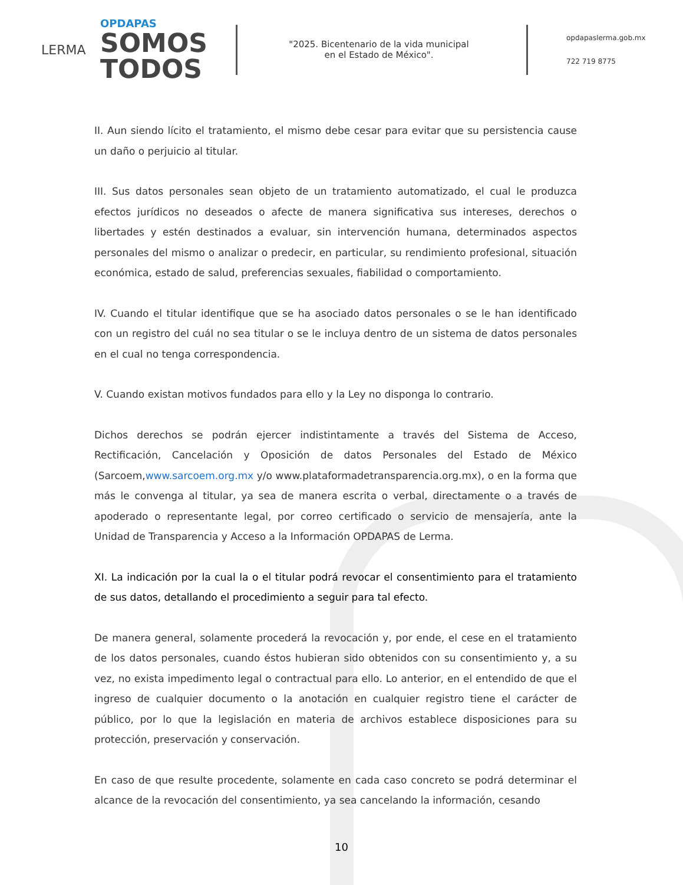LERMA
OPDAPAS
SOMOS
TODOS
"2025. Bicentenario de la vida municipal
en el Estado de México".
opdapaslerma.gob.mx
722 719 8775
II. Aun siendo lícito el tratamiento, el mismo debe cesar para evitar que su persistencia cause un daño o perjuicio al titular.
III. Sus datos personales sean objeto de un tratamiento automatizado, el cual le produzca efectos jurídicos no deseados o afecte de manera significativa sus intereses, derechos o libertades y estén destinados a evaluar, sin intervención humana, determinados aspectos personales del mismo o analizar o predecir, en particular, su rendimiento profesional, situación económica, estado de salud, preferencias sexuales, fiabilidad o comportamiento.
IV. Cuando el titular identifique que se ha asociado datos personales o se le han identificado con un registro del cuál no sea titular o se le incluya dentro de un sistema de datos personales en el cual no tenga correspondencia.
V. Cuando existan motivos fundados para ello y la Ley no disponga lo contrario.
Dichos derechos se podrán ejercer indistintamente a través del Sistema de Acceso, Rectificación, Cancelación y Oposición de datos Personales del Estado de México (Sarcoem,www.sarcoem.org.mx y/o www.plataformadetransparencia.org.mx), o en la forma que más le convenga al titular, ya sea de manera escrita o verbal, directamente o a través de apoderado o representante legal, por correo certificado o servicio de mensajería, ante la Unidad de Transparencia y Acceso a la Información OPDAPAS de Lerma.
XI. La indicación por la cual la o el titular podrá revocar el consentimiento para el tratamiento de sus datos, detallando el procedimiento a seguir para tal efecto.
De manera general, solamente procederá la revocación y, por ende, el cese en el tratamiento de los datos personales, cuando éstos hubieran sido obtenidos con su consentimiento y, a su vez, no exista impedimento legal o contractual para ello. Lo anterior, en el entendido de que el ingreso de cualquier documento o la anotación en cualquier registro tiene el carácter de público, por lo que la legislación en materia de archivos establece disposiciones para su protección, preservación y conservación.
En caso de que resulte procedente, solamente en cada caso concreto se podrá determinar el alcance de la revocación del consentimiento, ya sea cancelando la información, cesando
10